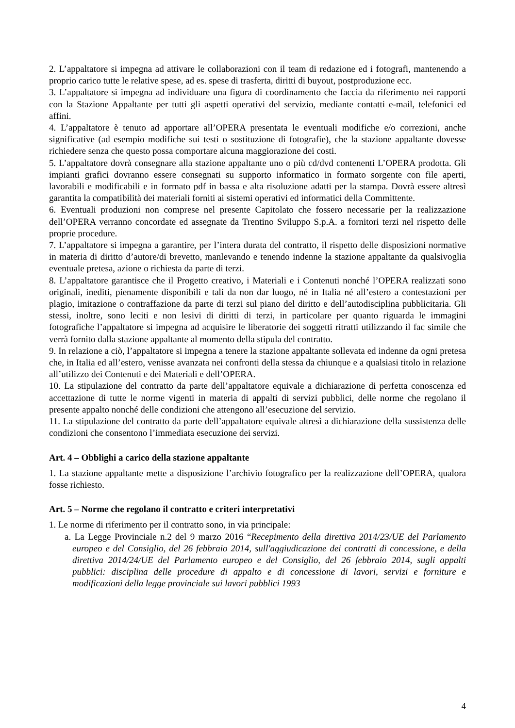2. L’appaltatore si impegna ad attivare le collaborazioni con il team di redazione ed i fotografi, mantenendo a proprio carico tutte le relative spese, ad es. spese di trasferta, diritti di buyout, postproduzione ecc.
3. L’appaltatore si impegna ad individuare una figura di coordinamento che faccia da riferimento nei rapporti con la Stazione Appaltante per tutti gli aspetti operativi del servizio, mediante contatti e-mail, telefonici ed affini.
4. L’appaltatore è tenuto ad apportare all’OPERA presentata le eventuali modifiche e/o correzioni, anche significative (ad esempio modifiche sui testi o sostituzione di fotografie), che la stazione appaltante dovesse richiedere senza che questo possa comportare alcuna maggiorazione dei costi.
5. L’appaltatore dovrà consegnare alla stazione appaltante uno o più cd/dvd contenenti L’OPERA prodotta. Gli impianti grafici dovranno essere consegnati su supporto informatico in formato sorgente con file aperti, lavorabili e modificabili e in formato pdf in bassa e alta risoluzione adatti per la stampa. Dovrà essere altresì garantita la compatibilità dei materiali forniti ai sistemi operativi ed informatici della Committente.
6. Eventuali produzioni non comprese nel presente Capitolato che fossero necessarie per la realizzazione dell’OPERA verranno concordate ed assegnate da Trentino Sviluppo S.p.A. a fornitori terzi nel rispetto delle proprie procedure.
7. L’appaltatore si impegna a garantire, per l’intera durata del contratto, il rispetto delle disposizioni normative in materia di diritto d’autore/di brevetto, manlevando e tenendo indenne la stazione appaltante da qualsivoglia eventuale pretesa, azione o richiesta da parte di terzi.
8. L’appaltatore garantisce che il Progetto creativo, i Materiali e i Contenuti nonché l’OPERA realizzati sono originali, inediti, pienamente disponibili e tali da non dar luogo, né in Italia né all’estero a contestazioni per plagio, imitazione o contraffazione da parte di terzi sul piano del diritto e dell’autodisciplina pubblicitaria. Gli stessi, inoltre, sono leciti e non lesivi di diritti di terzi, in particolare per quanto riguarda le immagini fotografiche l’appaltatore si impegna ad acquisire le liberatorie dei soggetti ritratti utilizzando il fac simile che verrà fornito dalla stazione appaltante al momento della stipula del contratto.
9. In relazione a ciò, l’appaltatore si impegna a tenere la stazione appaltante sollevata ed indenne da ogni pretesa che, in Italia ed all’estero, venisse avanzata nei confronti della stessa da chiunque e a qualsiasi titolo in relazione all’utilizzo dei Contenuti e dei Materiali e dell’OPERA.
10. La stipulazione del contratto da parte dell’appaltatore equivale a dichiarazione di perfetta conoscenza ed accettazione di tutte le norme vigenti in materia di appalti di servizi pubblici, delle norme che regolano il presente appalto nonché delle condizioni che attengono all’esecuzione del servizio.
11. La stipulazione del contratto da parte dell’appaltatore equivale altresì a dichiarazione della sussistenza delle condizioni che consentono l’immediata esecuzione dei servizi.
Art. 4 – Obblighi a carico della stazione appaltante
1. La stazione appaltante mette a disposizione l’archivio fotografico per la realizzazione dell’OPERA, qualora fosse richiesto.
Art. 5 – Norme che regolano il contratto e criteri interpretativi
1. Le norme di riferimento per il contratto sono, in via principale:
a. La Legge Provinciale n.2 del 9 marzo 2016 “Recepimento della direttiva 2014/23/UE del Parlamento europeo e del Consiglio, del 26 febbraio 2014, sull'aggiudicazione dei contratti di concessione, e della direttiva 2014/24/UE del Parlamento europeo e del Consiglio, del 26 febbraio 2014, sugli appalti pubblici: disciplina delle procedure di appalto e di concessione di lavori, servizi e forniture e modificazioni della legge provinciale sui lavori pubblici 1993
4